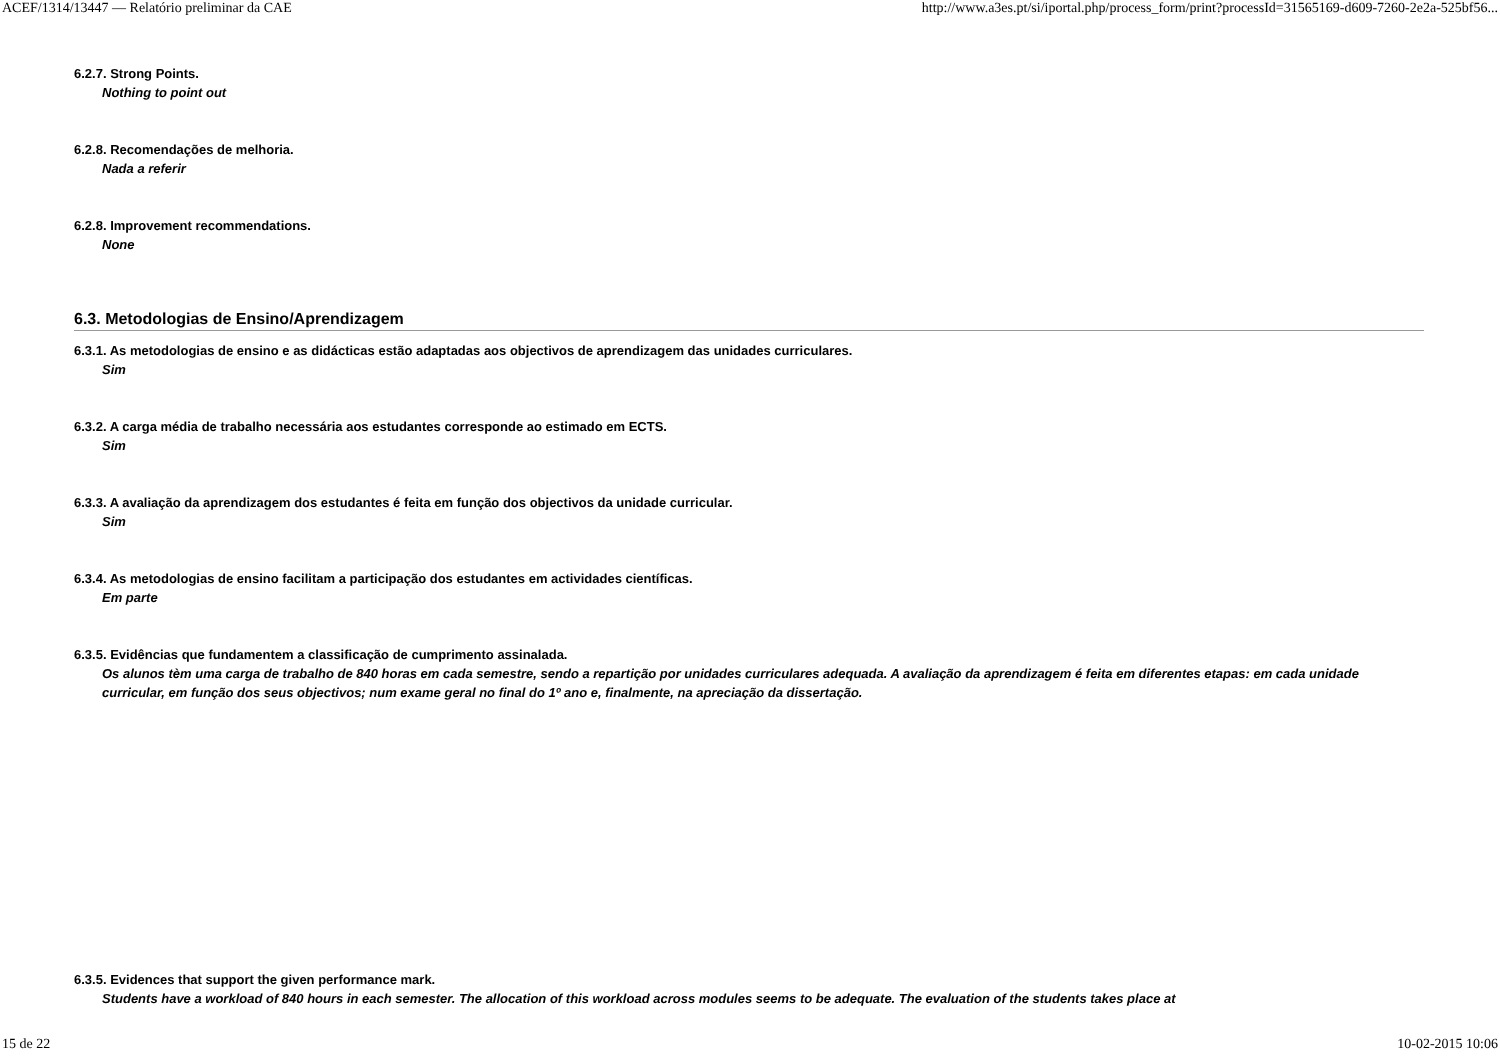ACEF/1314/13447 — Relatório preliminar da CAE http://www.a3es.pt/si/iportal.php/process_form/print?processId=31565169-d609-7260-2e2a-525bf56...
6.2.7. Strong Points.
Nothing to point out
6.2.8. Recomendações de melhoria.
Nada a referir
6.2.8. Improvement recommendations.
None
6.3. Metodologias de Ensino/Aprendizagem
6.3.1. As metodologias de ensino e as didácticas estão adaptadas aos objectivos de aprendizagem das unidades curriculares.
Sim
6.3.2. A carga média de trabalho necessária aos estudantes corresponde ao estimado em ECTS.
Sim
6.3.3. A avaliação da aprendizagem dos estudantes é feita em função dos objectivos da unidade curricular.
Sim
6.3.4. As metodologias de ensino facilitam a participação dos estudantes em actividades científicas.
Em parte
6.3.5. Evidências que fundamentem a classificação de cumprimento assinalada.
Os alunos tèm uma carga de trabalho de 840 horas em cada semestre, sendo a repartição por unidades curriculares adequada. A avaliação da aprendizagem é feita em diferentes etapas: em cada unidade curricular, em função dos seus objectivos; num exame geral no final do 1º ano e, finalmente, na apreciação da dissertação.
6.3.5. Evidences that support the given performance mark.
Students have a workload of 840 hours in each semester. The allocation of this workload across modules seems to be adequate. The evaluation of the students takes place at
15 de 22 10-02-2015 10:06